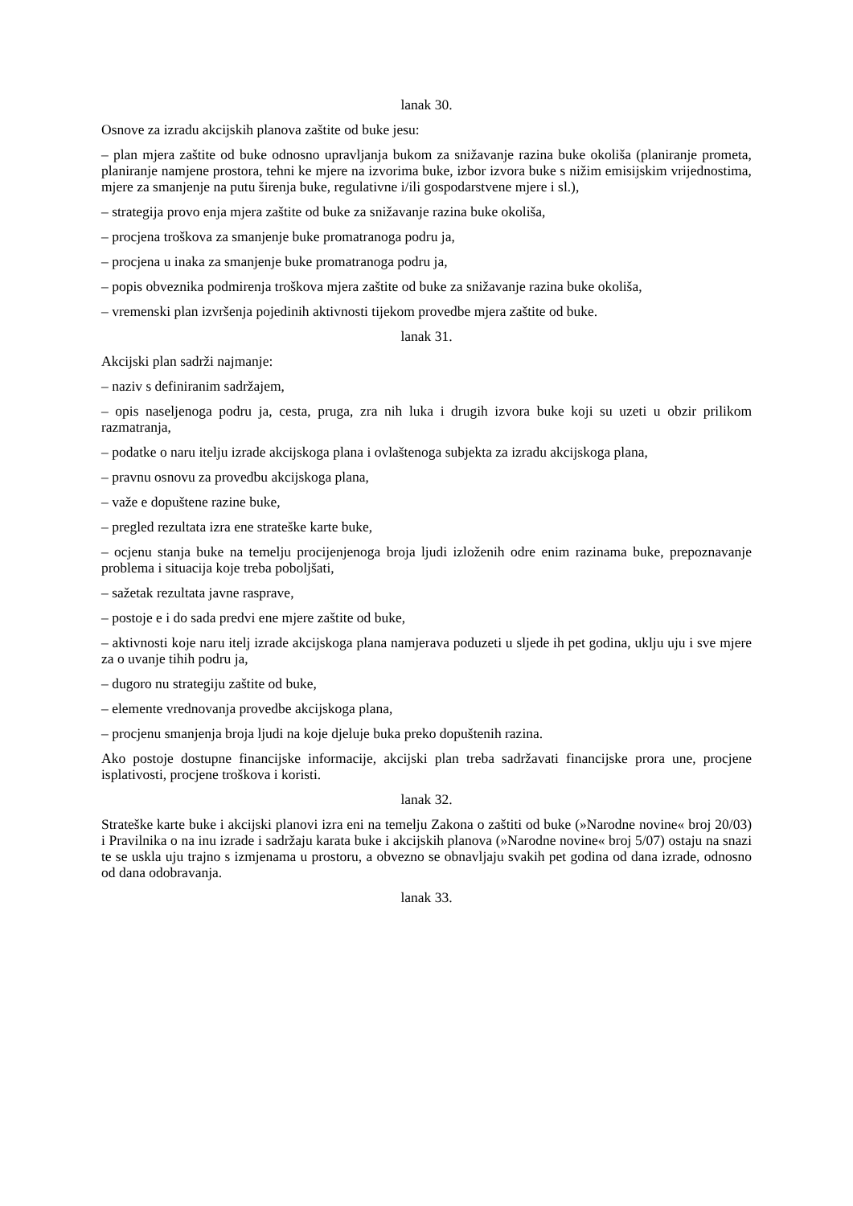lanak 30.
Osnove za izradu akcijskih planova zaštite od buke jesu:
– plan mjera zaštite od buke odnosno upravljanja bukom za snižavanje razina buke okoliša (planiranje prometa, planiranje namjene prostora, tehni ke mjere na izvorima buke, izbor izvora buke s nižim emisijskim vrijednostima, mjere za smanjenje na putu širenja buke, regulativne i/ili gospodarstvene mjere i sl.),
– strategija provo enja mjera zaštite od buke za snižavanje razina buke okoliša,
– procjena troškova za smanjenje buke promatranoga podru ja,
– procjena u inaka za smanjenje buke promatranoga podru ja,
– popis obveznika podmirenja troškova mjera zaštite od buke za snižavanje razina buke okoliša,
– vremenski plan izvršenja pojedinih aktivnosti tijekom provedbe mjera zaštite od buke.
lanak 31.
Akcijski plan sadrži najmanje:
– naziv s definiranim sadržajem,
– opis naseljenoga podru ja, cesta, pruga, zra nih luka i drugih izvora buke koji su uzeti u obzir prilikom razmatranja,
– podatke o naru itelju izrade akcijskoga plana i ovlaštenoga subjekta za izradu akcijskoga plana,
– pravnu osnovu za provedbu akcijskoga plana,
– važe e dopuštene razine buke,
– pregled rezultata izra ene strateške karte buke,
– ocjenu stanja buke na temelju procijenjenoga broja ljudi izloženih odre enim razinama buke, prepoznavanje problema i situacija koje treba poboljšati,
– sažetak rezultata javne rasprave,
– postoje e i do sada predvi ene mjere zaštite od buke,
– aktivnosti koje naru itelj izrade akcijskoga plana namjerava poduzeti u sljede ih pet godina, uklju uju i sve mjere za o uvanje tihih podru ja,
– dugoro nu strategiju zaštite od buke,
– elemente vrednovanja provedbe akcijskoga plana,
– procjenu smanjenja broja ljudi na koje djeluje buka preko dopuštenih razina.
Ako postoje dostupne financijske informacije, akcijski plan treba sadržavati financijske prora une, procjene isplativosti, procjene troškova i koristi.
lanak 32.
Strateške karte buke i akcijski planovi izra eni na temelju Zakona o zaštiti od buke (»Narodne novine« broj 20/03) i Pravilnika o na inu izrade i sadržaju karata buke i akcijskih planova (»Narodne novine« broj 5/07) ostaju na snazi te se uskla uju trajno s izmjenama u prostoru, a obvezno se obnavljaju svakih pet godina od dana izrade, odnosno od dana odobravanja.
lanak 33.